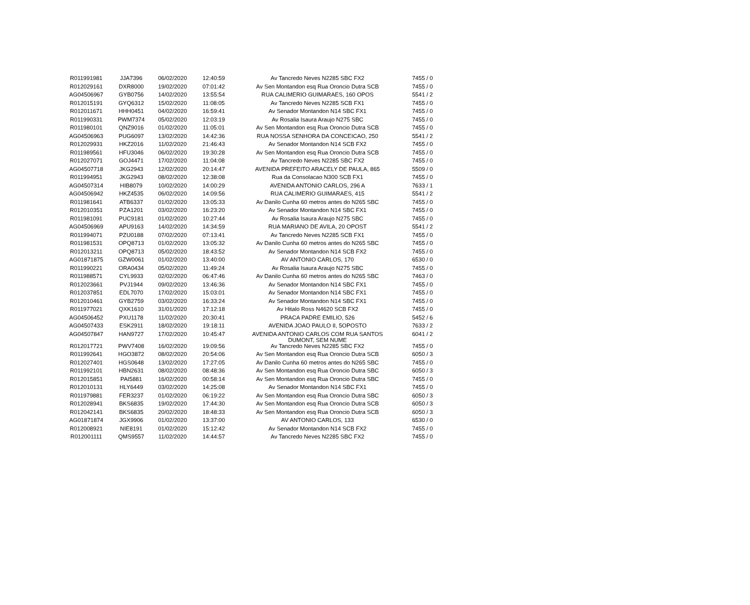| R011991981 | JJA7396 | 06/02/2020 | 12:40:59 | Av Tancredo Neves N2285 SBC FX2 | 7455 / 0 |
| R012029161 | DXR8000 | 19/02/2020 | 07:01:42 | Av Sen Montandon esq Rua Oroncio Dutra SCB | 7455 / 0 |
| AG04506967 | GYB0756 | 14/02/2020 | 13:55:54 | RUA CALIMERIO GUIMARAES, 160 OPOS | 5541 / 2 |
| R012015191 | GYQ6312 | 15/02/2020 | 11:08:05 | Av Tancredo Neves N2285 SCB FX1 | 7455 / 0 |
| R012011671 | HHH0451 | 04/02/2020 | 16:59:41 | Av Senador Montandon N14 SBC FX1 | 7455 / 0 |
| R011990331 | PWM7374 | 05/02/2020 | 12:03:19 | Av Rosalia Isaura Araujo N275 SBC | 7455 / 0 |
| R011980101 | QNZ9016 | 01/02/2020 | 11:05:01 | Av Sen Montandon esq Rua Oroncio Dutra SCB | 7455 / 0 |
| AG04506963 | PUG6097 | 13/02/2020 | 14:42:36 | RUA NOSSA SENHORA DA CONCEICAO, 250 | 5541 / 2 |
| R012029931 | HKZ2016 | 11/02/2020 | 21:46:43 | Av Senador Montandon N14 SCB FX2 | 7455 / 0 |
| R011989561 | HFU3046 | 06/02/2020 | 19:30:28 | Av Sen Montandon esq Rua Oroncio Dutra SCB | 7455 / 0 |
| R012027071 | GOJ4471 | 17/02/2020 | 11:04:08 | Av Tancredo Neves N2285 SBC FX2 | 7455 / 0 |
| AG04507718 | JKG2943 | 12/02/2020 | 20:14:47 | AVENIDA PREFEITO ARACELY DE PAULA, 865 | 5509 / 0 |
| R011994951 | JKG2943 | 08/02/2020 | 12:38:08 | Rua da Consolacao N300 SCB FX1 | 7455 / 0 |
| AG04507314 | HIB8079 | 10/02/2020 | 14:00:29 | AVENIDA ANTONIO CARLOS, 296 A | 7633 / 1 |
| AG04506942 | HKZ4535 | 06/02/2020 | 14:09:56 | RUA CALIMERIO GUIMARAES, 415 | 5541 / 2 |
| R011981641 | ATB6337 | 01/02/2020 | 13:05:33 | Av Danilo Cunha 60 metros antes do N265 SBC | 7455 / 0 |
| R012010351 | PZA1201 | 03/02/2020 | 16:23:20 | Av Senador Montandon N14 SBC FX1 | 7455 / 0 |
| R011981091 | PUC9181 | 01/02/2020 | 10:27:44 | Av Rosalia Isaura Araujo N275 SBC | 7455 / 0 |
| AG04506969 | APU9163 | 14/02/2020 | 14:34:59 | RUA MARIANO DE AVILA, 20 OPOST | 5541 / 2 |
| R011994071 | PZU0188 | 07/02/2020 | 07:13:41 | Av Tancredo Neves N2285 SCB FX1 | 7455 / 0 |
| R011981531 | OPQ8713 | 01/02/2020 | 13:05:32 | Av Danilo Cunha 60 metros antes do N265 SBC | 7455 / 0 |
| R012013211 | OPQ8713 | 05/02/2020 | 18:43:52 | Av Senador Montandon N14 SCB FX2 | 7455 / 0 |
| AG01871875 | GZW0061 | 01/02/2020 | 13:40:00 | AV ANTONIO CARLOS, 170 | 6530 / 0 |
| R011990221 | ORA0434 | 05/02/2020 | 11:49:24 | Av Rosalia Isaura Araujo N275 SBC | 7455 / 0 |
| R011988571 | CYL9933 | 02/02/2020 | 06:47:46 | Av Danilo Cunha 60 metros antes do N265 SBC | 7463 / 0 |
| R012023661 | PVJ1944 | 09/02/2020 | 13:46:36 | Av Senador Montandon N14 SBC FX1 | 7455 / 0 |
| R012037851 | EDL7070 | 17/02/2020 | 15:03:01 | Av Senador Montandon N14 SBC FX1 | 7455 / 0 |
| R012010461 | GYB2759 | 03/02/2020 | 16:33:24 | Av Senador Montandon N14 SBC FX1 | 7455 / 0 |
| R011977021 | QXK1610 | 31/01/2020 | 17:12:18 | Av Hitalo Ross N4620 SCB FX2 | 7455 / 0 |
| AG04506452 | PXU1178 | 11/02/2020 | 20:30:41 | PRACA PADRE EMILIO, 526 | 5452 / 6 |
| AG04507433 | ESK2911 | 18/02/2020 | 19:18:11 | AVENIDA JOAO PAULO II, 5OPOSTO | 7633 / 2 |
| AG04507847 | HAN9727 | 17/02/2020 | 10:45:47 | AVENIDA ANTONIO CARLOS COM RUA SANTOS DUMONT, SEM NUME | 6041 / 2 |
| R012017721 | PWV7408 | 16/02/2020 | 19:09:56 | Av Tancredo Neves N2285 SBC FX2 | 7455 / 0 |
| R011992641 | HGO3872 | 08/02/2020 | 20:54:06 | Av Sen Montandon esq Rua Oroncio Dutra SCB | 6050 / 3 |
| R012027401 | HGS0648 | 13/02/2020 | 17:27:05 | Av Danilo Cunha 60 metros antes do N265 SBC | 7455 / 0 |
| R011992101 | HBN2631 | 08/02/2020 | 08:48:36 | Av Sen Montandon esq Rua Oroncio Dutra SBC | 6050 / 3 |
| R012015851 | PAI5881 | 16/02/2020 | 00:58:14 | Av Sen Montandon esq Rua Oroncio Dutra SBC | 7455 / 0 |
| R012010131 | HLY6449 | 03/02/2020 | 14:25:08 | Av Senador Montandon N14 SBC FX1 | 7455 / 0 |
| R011979881 | FER3237 | 01/02/2020 | 06:19:22 | Av Sen Montandon esq Rua Oroncio Dutra SBC | 6050 / 3 |
| R012028941 | BKS6835 | 19/02/2020 | 17:44:30 | Av Sen Montandon esq Rua Oroncio Dutra SCB | 6050 / 3 |
| R012042141 | BKS6835 | 20/02/2020 | 18:48:33 | Av Sen Montandon esq Rua Oroncio Dutra SCB | 6050 / 3 |
| AG01871874 | JGX9906 | 01/02/2020 | 13:37:00 | AV ANTONIO CARLOS, 133 | 6530 / 0 |
| R012008921 | NIE8191 | 01/02/2020 | 15:12:42 | Av Senador Montandon N14 SCB FX2 | 7455 / 0 |
| R012001111 | QMS9557 | 11/02/2020 | 14:44:57 | Av Tancredo Neves N2285 SBC FX2 | 7455 / 0 |